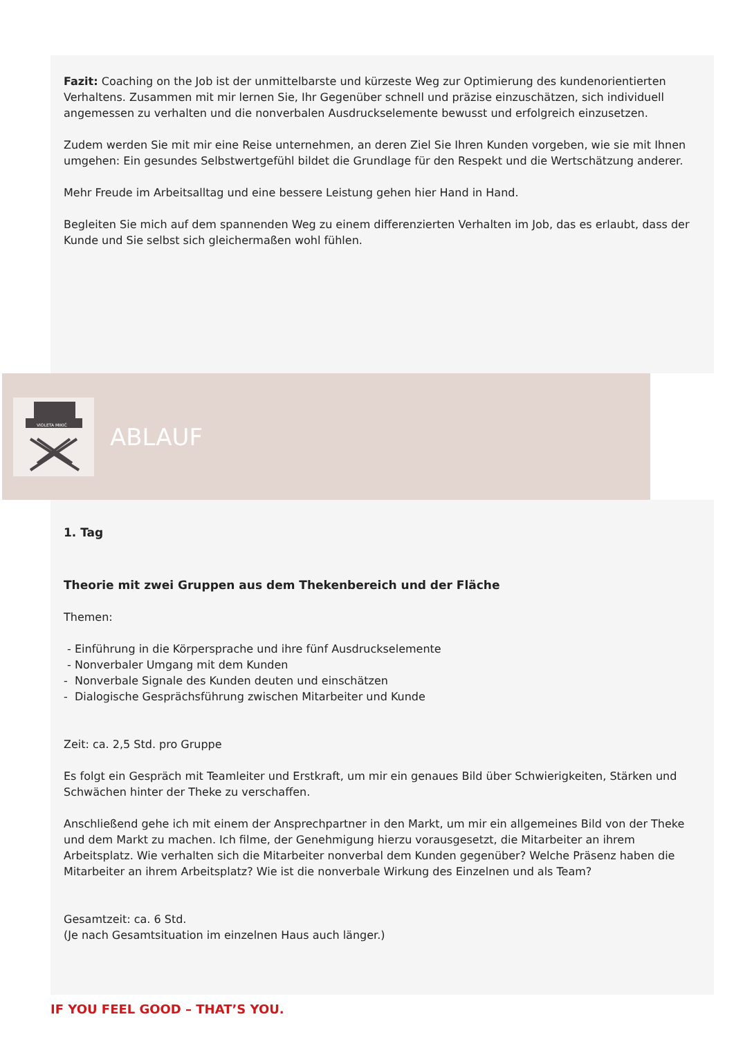Fazit: Coaching on the Job ist der unmittelbarste und kürzeste Weg zur Optimierung des kundenorientierten Verhaltens. Zusammen mit mir lernen Sie, Ihr Gegenüber schnell und präzise einzuschätzen, sich individuell angemessen zu verhalten und die nonverbalen Ausdruckselemente bewusst und erfolgreich einzusetzen.
Zudem werden Sie mit mir eine Reise unternehmen, an deren Ziel Sie Ihren Kunden vorgeben, wie sie mit Ihnen umgehen: Ein gesundes Selbstwertgefühl bildet die Grundlage für den Respekt und die Wertschätzung anderer.
Mehr Freude im Arbeitsalltag und eine bessere Leistung gehen hier Hand in Hand.
Begleiten Sie mich auf dem spannenden Weg zu einem differenzierten Verhalten im Job, das es erlaubt, dass der Kunde und Sie selbst sich gleichermaßen wohl fühlen.
VIOLETA MIKIĆ
ABLAUF
1. Tag
Theorie mit zwei Gruppen aus dem Thekenbereich und der Fläche
Themen:
- Einführung in die Körpersprache und ihre fünf Ausdruckselemente
- Nonverbaler Umgang mit dem Kunden
- Nonverbale Signale des Kunden deuten und einschätzen
- Dialogische Gesprächsführung zwischen Mitarbeiter und Kunde
Zeit: ca. 2,5 Std. pro Gruppe
Es folgt ein Gespräch mit Teamleiter und Erstkraft, um mir ein genaues Bild über Schwierigkeiten, Stärken und Schwächen hinter der Theke zu verschaffen.
Anschließend gehe ich mit einem der Ansprechpartner in den Markt, um mir ein allgemeines Bild von der Theke und dem Markt zu machen. Ich filme, der Genehmigung hierzu vorausgesetzt, die Mitarbeiter an ihrem Arbeitsplatz. Wie verhalten sich die Mitarbeiter nonverbal dem Kunden gegenüber? Welche Präsenz haben die Mitarbeiter an ihrem Arbeitsplatz? Wie ist die nonverbale Wirkung des Einzelnen und als Team?
Gesamtzeit: ca. 6 Std.
(Je nach Gesamtsituation im einzelnen Haus auch länger.)
IF YOU FEEL GOOD – THAT’S YOU.